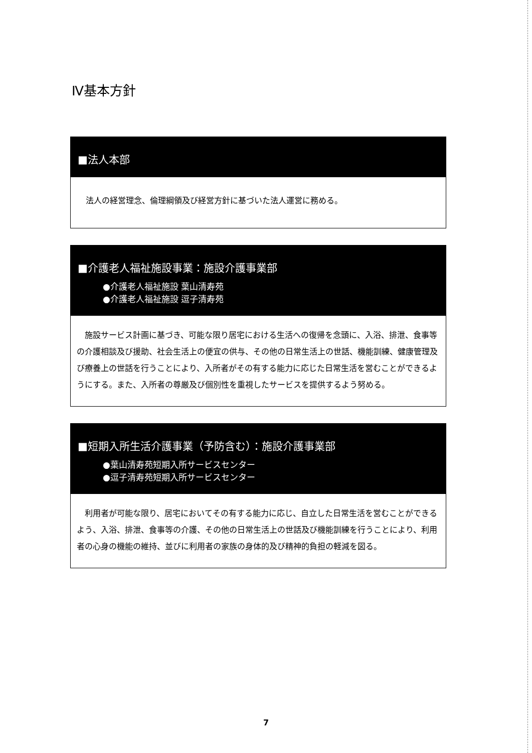Ⅳ基本方針
■法人本部
法人の経営理念、倫理綱領及び経営方針に基づいた法人運営に務める。
■介護老人福祉施設事業：施設介護事業部
●介護老人福祉施設 葉山清寿苑
●介護老人福祉施設 逗子清寿苑
　施設サービス計画に基づき、可能な限り居宅における生活への復帰を念頭に、入浴、排泄、食事等の介護相談及び援助、社会生活上の便宜の供与、その他の日常生活上の世話、機能訓練、健康管理及び療養上の世話を行うことにより、入所者がその有する能力に応じた日常生活を営むことができるようにする。また、入所者の尊厳及び個別性を重視したサービスを提供するよう努める。
■短期入所生活介護事業（予防含む）：施設介護事業部
●葉山清寿苑短期入所サービスセンター
●逗子清寿苑短期入所サービスセンター
　利用者が可能な限り、居宅においてその有する能力に応じ、自立した日常生活を営むことができるよう、入浴、排泄、食事等の介護、その他の日常生活上の世話及び機能訓練を行うことにより、利用者の心身の機能の維持、並びに利用者の家族の身体的及び精神的負担の軽減を図る。
7